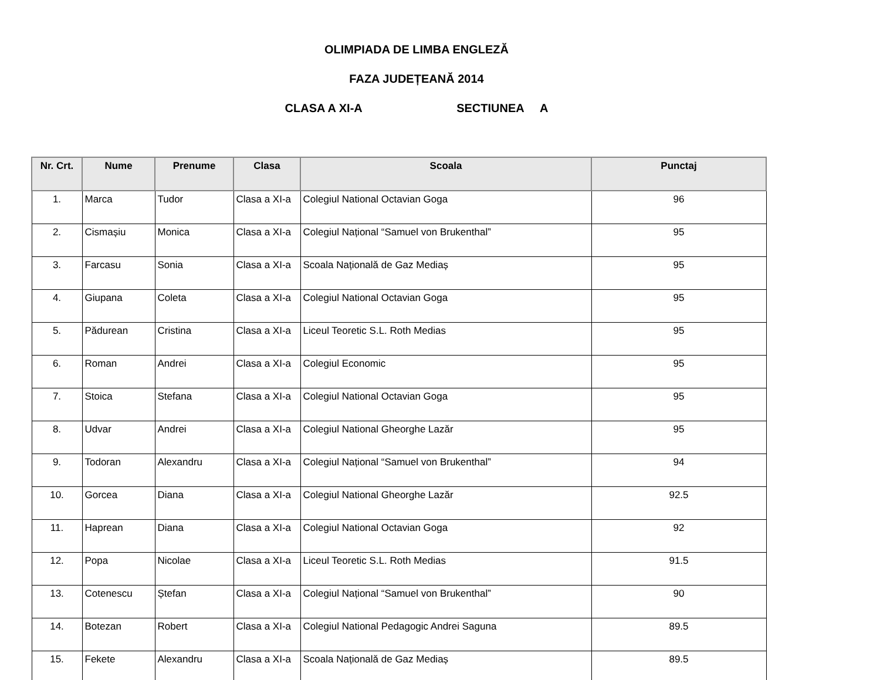OLIMPIADA DE LIMBA ENGLEZĂ
FAZA JUDEȚEANĂ 2014
CLASA A XI-A SECTIUNEA A
| Nr. Crt. | Nume | Prenume | Clasa | Scoala | Punctaj |
| --- | --- | --- | --- | --- | --- |
| 1. | Marca | Tudor | Clasa a XI-a | Colegiul National Octavian Goga | 96 |
| 2. | Cismașiu | Monica | Clasa a XI-a | Colegiul Național “Samuel von Brukenthal” | 95 |
| 3. | Farcasu | Sonia | Clasa a XI-a | Scoala Națională de Gaz Mediaș | 95 |
| 4. | Giupana | Coleta | Clasa a XI-a | Colegiul National Octavian Goga | 95 |
| 5. | Pădurean | Cristina | Clasa a XI-a | Liceul Teoretic S.L. Roth Medias | 95 |
| 6. | Roman | Andrei | Clasa a XI-a | Colegiul Economic | 95 |
| 7. | Stoica | Stefana | Clasa a XI-a | Colegiul National Octavian Goga | 95 |
| 8. | Udvar | Andrei | Clasa a XI-a | Colegiul National Gheorghe Lazăr | 95 |
| 9. | Todoran | Alexandru | Clasa a XI-a | Colegiul Național “Samuel von Brukenthal” | 94 |
| 10. | Gorcea | Diana | Clasa a XI-a | Colegiul National Gheorghe Lazăr | 92.5 |
| 11. | Haprean | Diana | Clasa a XI-a | Colegiul National Octavian Goga | 92 |
| 12. | Popa | Nicolae | Clasa a XI-a | Liceul Teoretic S.L. Roth Medias | 91.5 |
| 13. | Cotenescu | Ștefan | Clasa a XI-a | Colegiul Național “Samuel von Brukenthal” | 90 |
| 14. | Botezan | Robert | Clasa a XI-a | Colegiul National Pedagogic Andrei Saguna | 89.5 |
| 15. | Fekete | Alexandru | Clasa a XI-a | Scoala Națională de Gaz Mediaș | 89.5 |